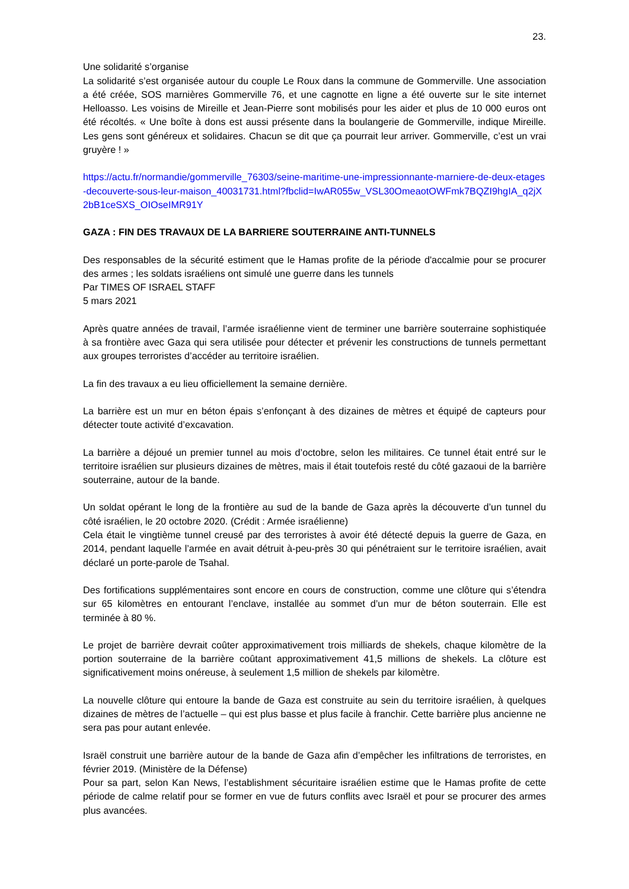23.
Une solidarité s’organise
La solidarité s’est organisée autour du couple Le Roux dans la commune de Gommerville. Une association a été créée, SOS marnières Gommerville 76, et une cagnotte en ligne a été ouverte sur le site internet Helloasso. Les voisins de Mireille et Jean-Pierre sont mobilisés pour les aider et plus de 10 000 euros ont été récoltés. « Une boîte à dons est aussi présente dans la boulangerie de Gommerville, indique Mireille. Les gens sont généreux et solidaires. Chacun se dit que ça pourrait leur arriver. Gommerville, c’est un vrai gruyère ! »
https://actu.fr/normandie/gommerville_76303/seine-maritime-une-impressionnante-marniere-de-deux-etages-decouverte-sous-leur-maison_40031731.html?fbclid=IwAR055w_VSL30OmeaotOWFmk7BQZI9hgIA_q2jX2bB1ceSXS_OIOseIMR91Y
GAZA : FIN DES TRAVAUX DE LA BARRIERE SOUTERRAINE ANTI-TUNNELS
Des responsables de la sécurité estiment que le Hamas profite de la période d'accalmie pour se procurer des armes ; les soldats israéliens ont simulé une guerre dans les tunnels
Par TIMES OF ISRAEL STAFF
5 mars 2021
Après quatre années de travail, l’armée israélienne vient de terminer une barrière souterraine sophistiquée à sa frontière avec Gaza qui sera utilisée pour détecter et prévenir les constructions de tunnels permettant aux groupes terroristes d’accéder au territoire israélien.
La fin des travaux a eu lieu officiellement la semaine dernière.
La barrière est un mur en béton épais s’enfonçant à des dizaines de mètres et équipé de capteurs pour détecter toute activité d’excavation.
La barrière a déjoué un premier tunnel au mois d’octobre, selon les militaires. Ce tunnel était entré sur le territoire israélien sur plusieurs dizaines de mètres, mais il était toutefois resté du côté gazaoui de la barrière souterraine, autour de la bande.
Un soldat opérant le long de la frontière au sud de la bande de Gaza après la découverte d’un tunnel du côté israélien, le 20 octobre 2020. (Crédit : Armée israélienne)
Cela était le vingtième tunnel creusé par des terroristes à avoir été détecté depuis la guerre de Gaza, en 2014, pendant laquelle l’armée en avait détruit à-peu-près 30 qui pénétraient sur le territoire israélien, avait déclaré un porte-parole de Tsahal.
Des fortifications supplémentaires sont encore en cours de construction, comme une clôture qui s’étendra sur 65 kilomètres en entourant l’enclave, installée au sommet d’un mur de béton souterrain. Elle est terminée à 80 %.
Le projet de barrière devrait coûter approximativement trois milliards de shekels, chaque kilomètre de la portion souterraine de la barrière coûtant approximativement 41,5 millions de shekels. La clôture est significativement moins onéreuse, à seulement 1,5 million de shekels par kilomètre.
La nouvelle clôture qui entoure la bande de Gaza est construite au sein du territoire israélien, à quelques dizaines de mètres de l’actuelle – qui est plus basse et plus facile à franchir. Cette barrière plus ancienne ne sera pas pour autant enlevée.
Israël construit une barrière autour de la bande de Gaza afin d’empêcher les infiltrations de terroristes, en février 2019. (Ministère de la Défense)
Pour sa part, selon Kan News, l’establishment sécuritaire israélien estime que le Hamas profite de cette période de calme relatif pour se former en vue de futurs conflits avec Israël et pour se procurer des armes plus avancées.